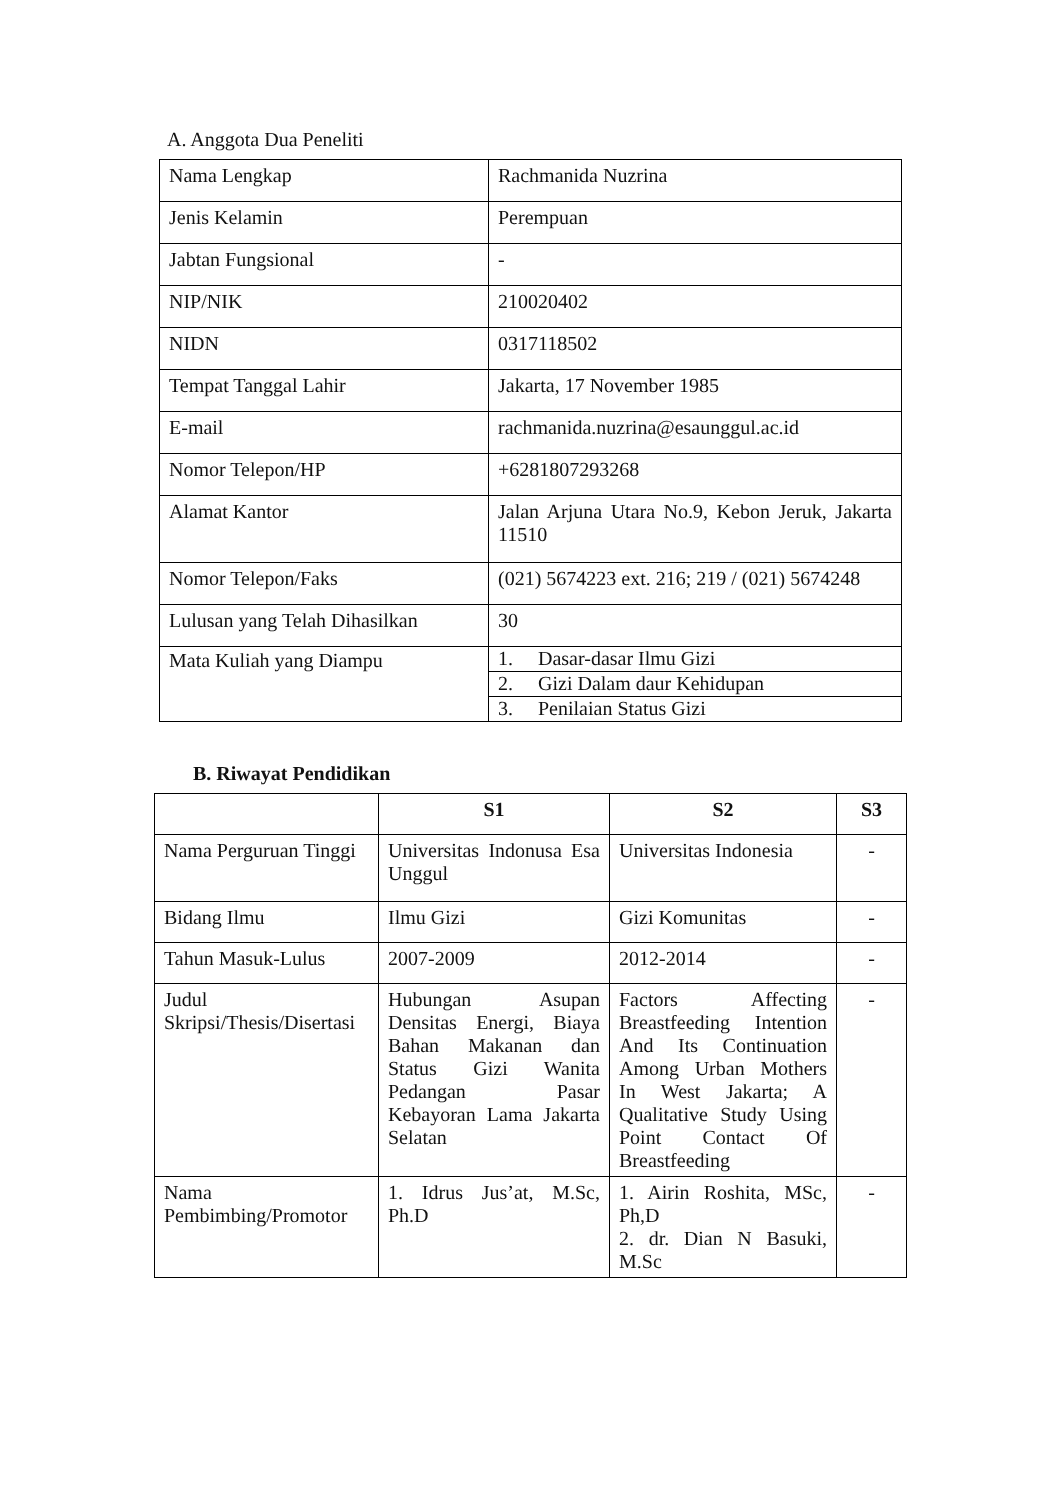A. Anggota Dua Peneliti
| Nama Lengkap | Rachmanida Nuzrina |
| Jenis Kelamin | Perempuan |
| Jabtan Fungsional | - |
| NIP/NIK | 210020402 |
| NIDN | 0317118502 |
| Tempat Tanggal Lahir | Jakarta, 17 November 1985 |
| E-mail | rachmanida.nuzrina@esaunggul.ac.id |
| Nomor Telepon/HP | +6281807293268 |
| Alamat Kantor | Jalan Arjuna Utara No.9, Kebon Jeruk, Jakarta 11510 |
| Nomor Telepon/Faks | (021) 5674223 ext. 216; 219 / (021) 5674248 |
| Lulusan yang Telah Dihasilkan | 30 |
| Mata Kuliah yang Diampu | 1. Dasar-dasar Ilmu Gizi |
| | 2. Gizi Dalam daur Kehidupan |
| | 3. Penilaian Status Gizi |
B. Riwayat Pendidikan
| | S1 | S2 | S3 |
| --- | --- | --- | --- |
| Nama Perguruan Tinggi | Universitas Indonusa Esa Unggul | Universitas Indonesia | - |
| Bidang Ilmu | Ilmu Gizi | Gizi Komunitas | - |
| Tahun Masuk-Lulus | 2007-2009 | 2012-2014 | - |
| Judul Skripsi/Thesis/Disertasi | Hubungan Asupan Densitas Energi, Biaya Bahan Makanan dan Status Gizi Wanita Pedangan Pasar Kebayoran Lama Jakarta Selatan | Factors Affecting Breastfeeding Intention And Its Continuation Among Urban Mothers In West Jakarta; A Qualitative Study Using Point Contact Of Breastfeeding | - |
| Nama Pembimbing/Promotor | 1. Idrus Jus’at, M.Sc, Ph.D | 1. Airin Roshita, MSc, Ph,D 2. dr. Dian N Basuki, M.Sc | - |